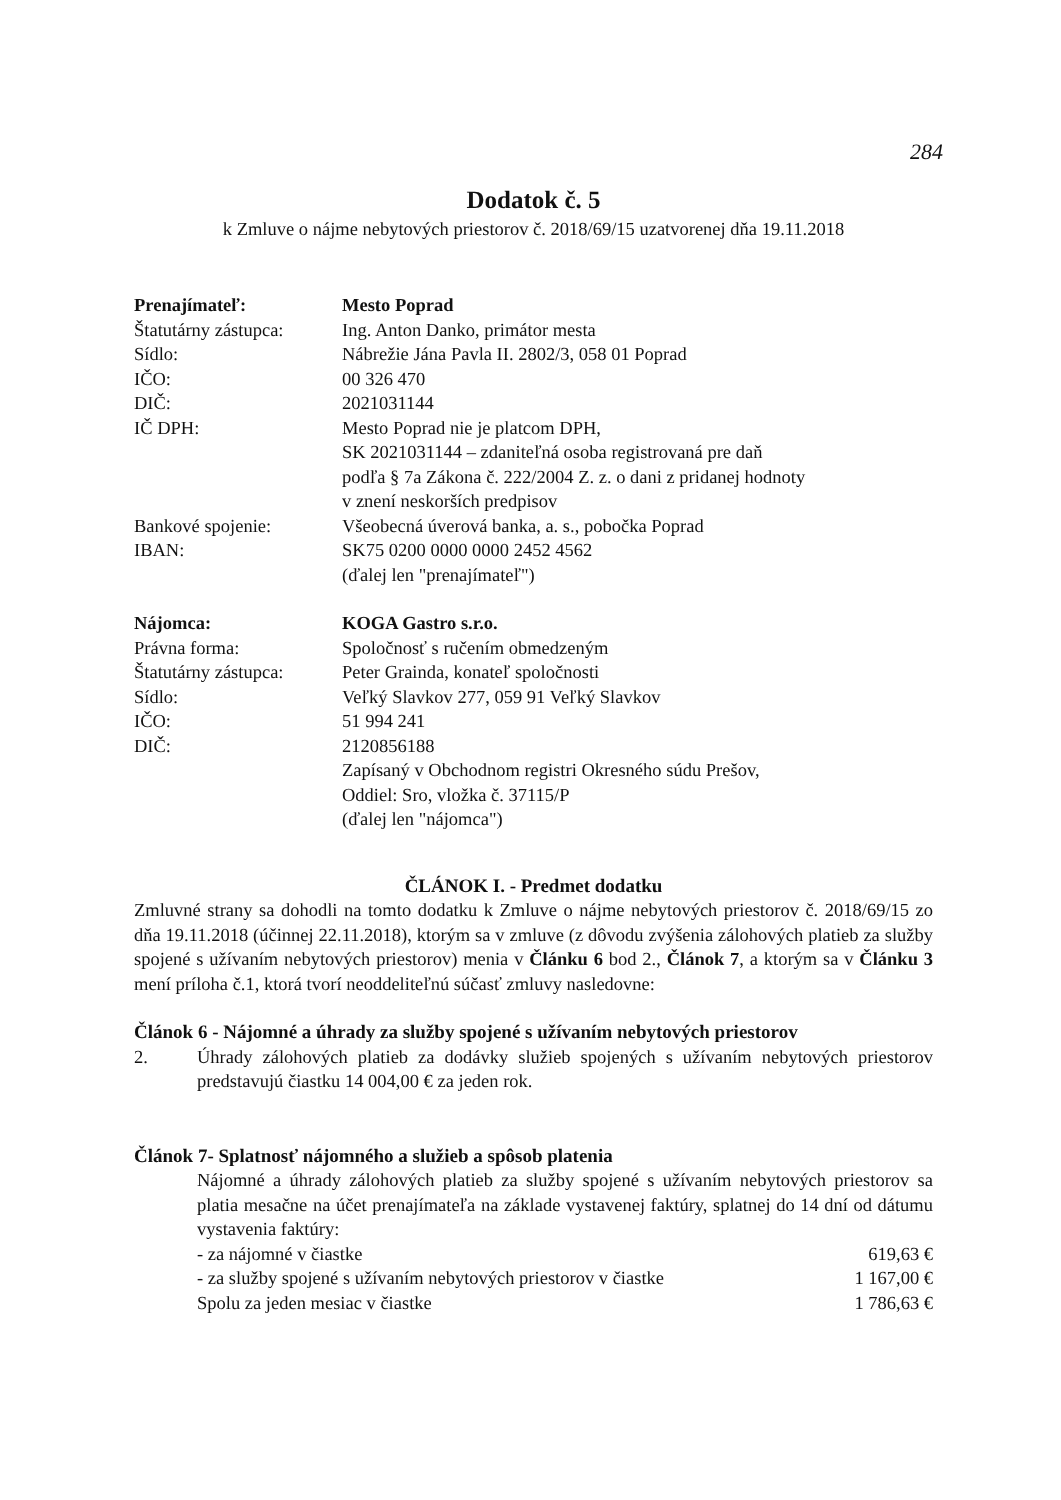284
Dodatok č. 5
k Zmluve o nájme nebytových priestorov č. 2018/69/15 uzatvorenej dňa 19.11.2018
Prenajímateľ: Mesto Poprad
Štatutárny zástupca:
Ing. Anton Danko, primátor mesta
Sídlo: Nábrežie Jána Pavla II. 2802/3, 058 01 Poprad
IČO: 00 326 470
DIČ: 2021031144
IČ DPH: Mesto Poprad nie je platcom DPH,
SK 2021031144 – zdaniteľná osoba registrovaná pre daň
podľa § 7a Zákona č. 222/2004 Z. z. o dani z pridanej hodnoty
v znení neskorších predpisov
Bankové spojenie: Všeobecná úverová banka, a. s., pobočka Poprad
IBAN: SK75 0200 0000 0000 2452 4562
(ďalej len "prenajímateľ")
Nájomca: KOGA Gastro s.r.o.
Právna forma: Spoločnosť s ručením obmedzeným
Štatutárny zástupca:
Peter Grainda, konateľ spoločnosti
Sídlo: Veľký Slavkov 277, 059 91 Veľký Slavkov
IČO: 51 994 241
DIČ: 2120856188
Zapísaný v Obchodnom registri Okresného súdu Prešov,
Oddiel: Sro, vložka č. 37115/P
(ďalej len "nájomca")
ČLÁNOK I. - Predmet dodatku
Zmluvné strany sa dohodli na tomto dodatku k Zmluve o nájme nebytových priestorov č. 2018/69/15 zo dňa 19.11.2018 (účinnej 22.11.2018), ktorým sa v zmluve (z dôvodu zvýšenia zálohových platieb za služby spojené s užívaním nebytových priestorov) menia v Článku 6 bod 2., Článok 7, a ktorým sa v Článku 3 mení príloha č.1, ktorá tvorí neoddeliteľnú súčasť zmluvy nasledovne:
Článok 6 - Nájomné a úhrady za služby spojené s užívaním nebytových priestorov
2. Úhrady zálohových platieb za dodávky služieb spojených s užívaním nebytových priestorov predstavujú čiastku 14 004,00 € za jeden rok.
Článok 7- Splatnosť nájomného a služieb a spôsob platenia
Nájomné a úhrady zálohových platieb za služby spojené s užívaním nebytových priestorov sa platia mesačne na účet prenajímateľa na základe vystavenej faktúry, splatnej do 14 dní od dátumu vystavenia faktúry:
- za nájomné v čiastke 619,63 €
- za služby spojené s užívaním nebytových priestorov v čiastke 1 167,00 €
Spolu za jeden mesiac v čiastke 1 786,63 €